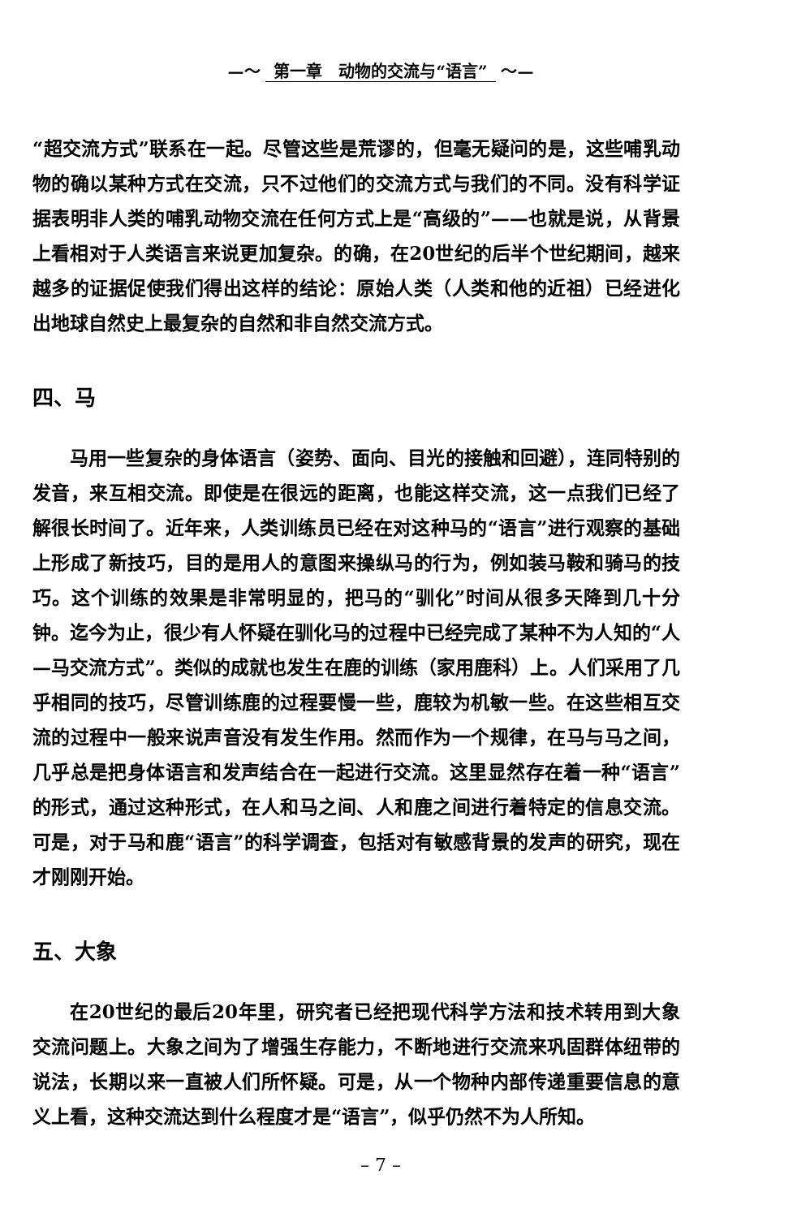—〜 第一章　动物的交流与“语言” 〜—
“超交流方式”联系在一起。尽管这些是荒谬的，但毫无疑问的是，这些哺乳动物的确以某种方式在交流，只不过他们的交流方式与我们的不同。没有科学证据表明非人类的哺乳动物交流在任何方式上是“高级的”——也就是说，从背景上看相对于人类语言来说更加复杂。的确，在20世纪的后半个世纪期间，越来越多的证据促使我们得出这样的结论：原始人类（人类和他的近祖）已经进化出地球自然史上最复杂的自然和非自然交流方式。
四、马
马用一些复杂的身体语言（姿势、面向、目光的接触和回避），连同特别的发音，来互相交流。即使是在很远的距离，也能这样交流，这一点我们已经了解很长时间了。近年来，人类训练员已经在对这种马的“语言”进行观察的基础上形成了新技巧，目的是用人的意图来操纵马的行为，例如装马鞍和骑马的技巧。这个训练的效果是非常明显的，把马的“驯化”时间从很多天降到几十分钟。迄今为止，很少有人怀疑在驯化马的过程中已经完成了某种不为人知的“人—马交流方式”。类似的成就也发生在鹿的训练（家用鹿科）上。人们采用了几乎相同的技巧，尽管训练鹿的过程要慢一些，鹿较为机敏一些。在这些相互交流的过程中一般来说声音没有发生作用。然而作为一个规律，在马与马之间，几乎总是把身体语言和发声结合在一起进行交流。这里显然存在着一种“语言”的形式，通过这种形式，在人和马之间、人和鹿之间进行着特定的信息交流。可是，对于马和鹿“语言”的科学调查，包括对有敏感背景的发声的研究，现在才刚刚开始。
五、大象
在20世纪的最后20年里，研究者已经把现代科学方法和技术转用到大象交流问题上。大象之间为了增强生存能力，不断地进行交流来巩固群体纽带的说法，长期以来一直被人们所怀疑。可是，从一个物种内部传递重要信息的意义上看，这种交流达到什么程度才是“语言”，似乎仍然不为人所知。
– 7 –